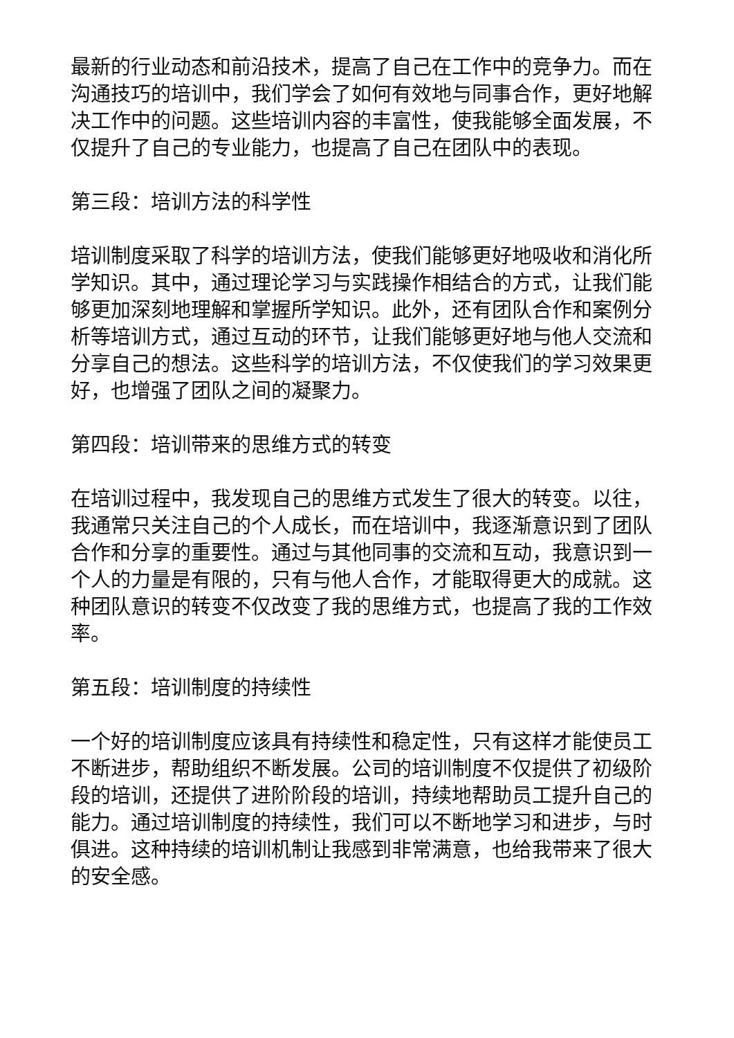最新的行业动态和前沿技术，提高了自己在工作中的竞争力。而在沟通技巧的培训中，我们学会了如何有效地与同事合作，更好地解决工作中的问题。这些培训内容的丰富性，使我能够全面发展，不仅提升了自己的专业能力，也提高了自己在团队中的表现。
第三段：培训方法的科学性
培训制度采取了科学的培训方法，使我们能够更好地吸收和消化所学知识。其中，通过理论学习与实践操作相结合的方式，让我们能够更加深刻地理解和掌握所学知识。此外，还有团队合作和案例分析等培训方式，通过互动的环节，让我们能够更好地与他人交流和分享自己的想法。这些科学的培训方法，不仅使我们的学习效果更好，也增强了团队之间的凝聚力。
第四段：培训带来的思维方式的转变
在培训过程中，我发现自己的思维方式发生了很大的转变。以往，我通常只关注自己的个人成长，而在培训中，我逐渐意识到了团队合作和分享的重要性。通过与其他同事的交流和互动，我意识到一个人的力量是有限的，只有与他人合作，才能取得更大的成就。这种团队意识的转变不仅改变了我的思维方式，也提高了我的工作效率。
第五段：培训制度的持续性
一个好的培训制度应该具有持续性和稳定性，只有这样才能使员工不断进步，帮助组织不断发展。公司的培训制度不仅提供了初级阶段的培训，还提供了进阶阶段的培训，持续地帮助员工提升自己的能力。通过培训制度的持续性，我们可以不断地学习和进步，与时俱进。这种持续的培训机制让我感到非常满意，也给我带来了很大的安全感。